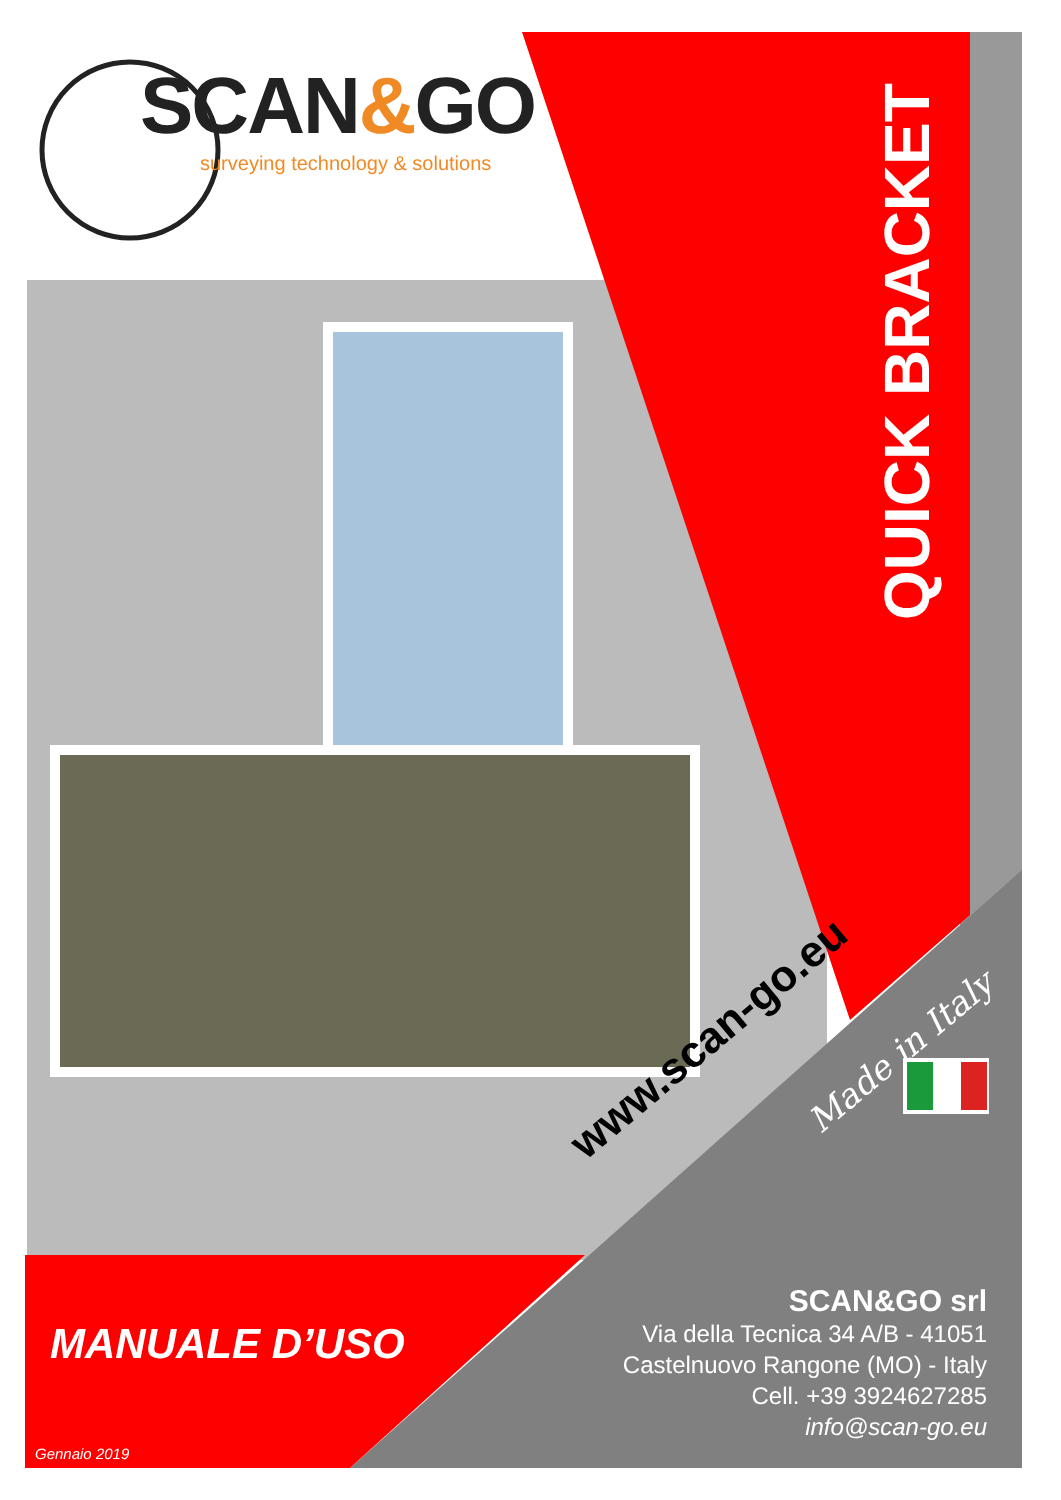SCAN&GO
surveying technology & solutions
QUICK BRACKET
www.scan-go.eu Made in Italy
MANUALE D’USO
SCAN&GO srl
Via della Tecnica 34 A/B - 41051
Castelnuovo Rangone (MO) - Italy
Cell. +39 3924627285
info@scan-go.eu
Gennaio 2019